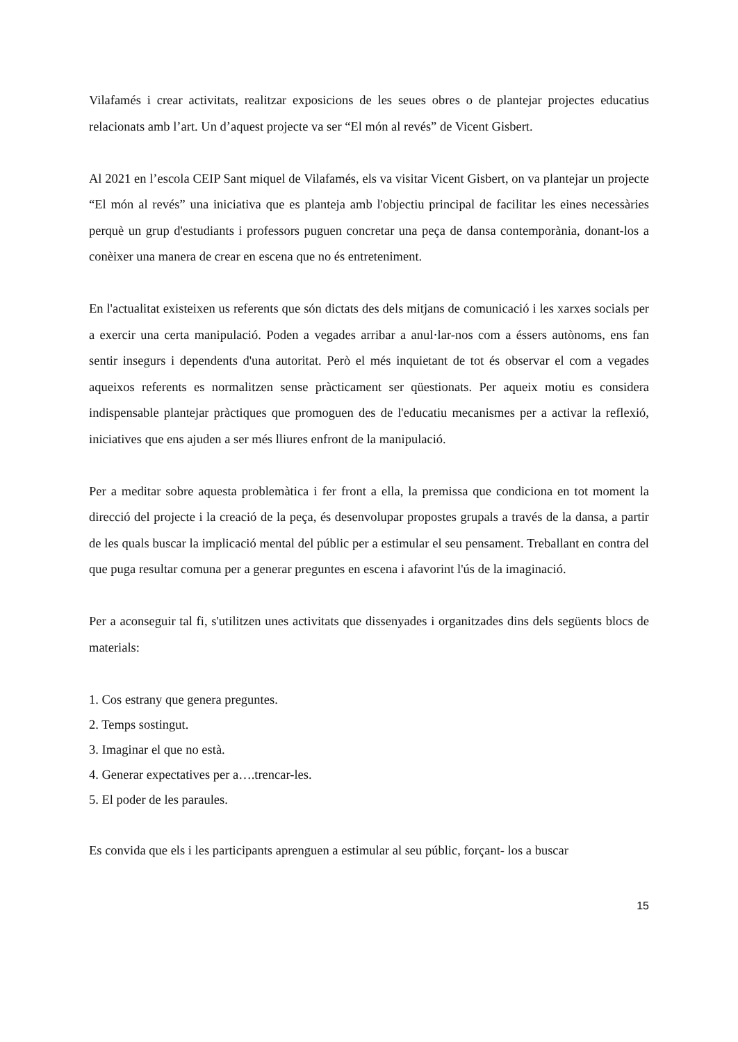Vilafamés i crear activitats, realitzar exposicions de les seues obres o de plantejar projectes educatius relacionats amb l’art. Un d’aquest projecte va ser “El món al revés” de Vicent Gisbert.
Al 2021 en l’escola CEIP Sant miquel de Vilafamés, els va visitar Vicent Gisbert, on va plantejar un projecte “El món al revés” una iniciativa que es planteja amb l'objectiu principal de facilitar les eines necessàries perquè un grup d'estudiants i professors puguen concretar una peça de dansa contemporània, donant-los a conèixer una manera de crear en escena que no és entreteniment.
En l'actualitat existeixen us referents que són dictats des dels mitjans de comunicació i les xarxes socials per a exercir una certa manipulació. Poden a vegades arribar a anul·lar-nos com a éssers autònoms, ens fan sentir insegurs i dependents d'una autoritat. Però el més inquietant de tot és observar el com a vegades aqueixos referents es normalitzen sense pràcticament ser qüestionats. Per aqueix motiu es considera indispensable plantejar pràctiques que promoguen des de l'educatiu mecanismes per a activar la reflexió, iniciatives que ens ajuden a ser més lliures enfront de la manipulació.
Per a meditar sobre aquesta problemàtica i fer front a ella, la premissa que condiciona en tot moment la direcció del projecte i la creació de la peça, és desenvolupar propostes grupals a través de la dansa, a partir de les quals buscar la implicació mental del públic per a estimular el seu pensament. Treballant en contra del que puga resultar comuna per a generar preguntes en escena i afavorint l'ús de la imaginació.
Per a aconseguir tal fi, s'utilitzen unes activitats que dissenyades i organitzades dins dels següents blocs de materials:
1. Cos estrany que genera preguntes.
2. Temps sostingut.
3. Imaginar el que no està.
4. Generar expectatives per a….trencar-les.
5. El poder de les paraules.
Es convida que els i les participants aprenguen a estimular al seu públic, forçant- los a buscar
15